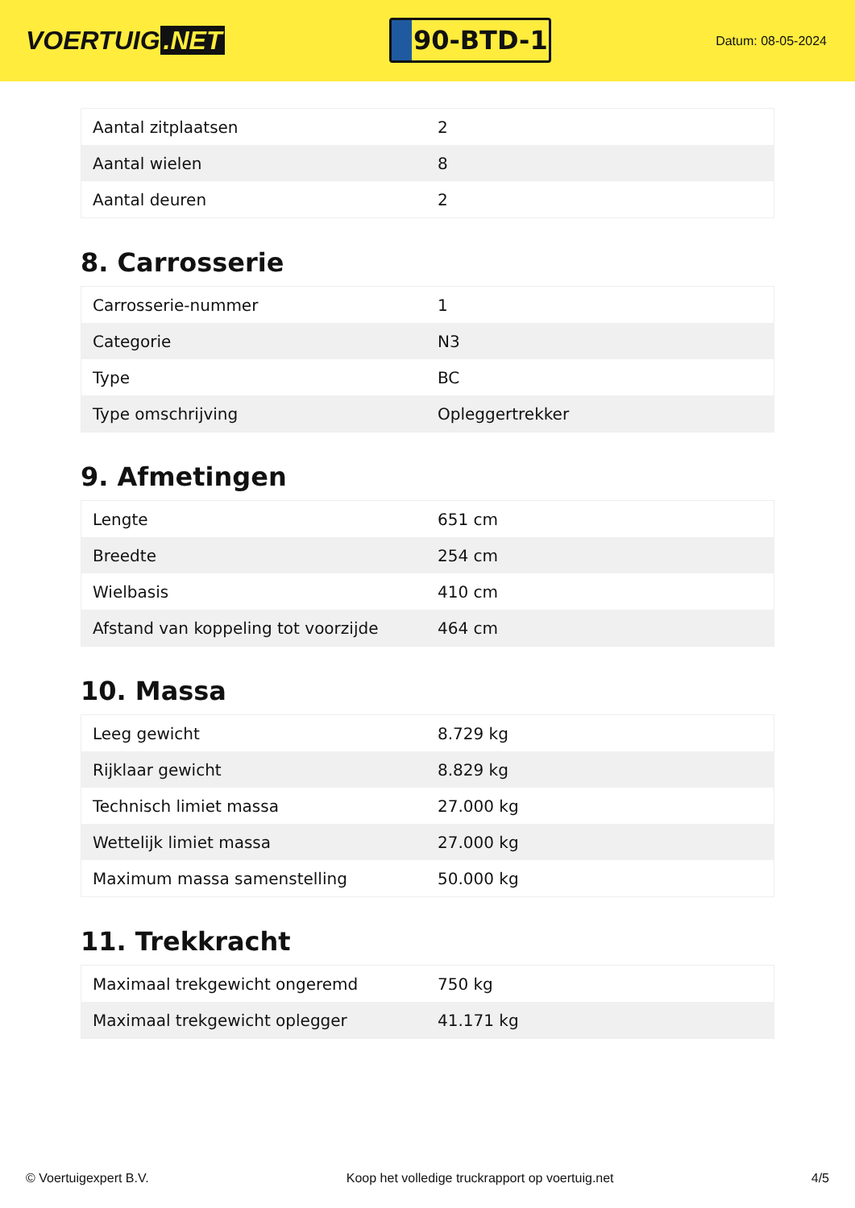VOERTUIG.NET
90-BTD-1
Datum: 08-05-2024
| Aantal zitplaatsen | 2 |
| Aantal wielen | 8 |
| Aantal deuren | 2 |
8. Carrosserie
| Carrosserie-nummer | 1 |
| Categorie | N3 |
| Type | BC |
| Type omschrijving | Opleggertrekker |
9. Afmetingen
| Lengte | 651 cm |
| Breedte | 254 cm |
| Wielbasis | 410 cm |
| Afstand van koppeling tot voorzijde | 464 cm |
10. Massa
| Leeg gewicht | 8.729 kg |
| Rijklaar gewicht | 8.829 kg |
| Technisch limiet massa | 27.000 kg |
| Wettelijk limiet massa | 27.000 kg |
| Maximum massa samenstelling | 50.000 kg |
11. Trekkracht
| Maximaal trekgewicht ongeremd | 750 kg |
| Maximaal trekgewicht oplegger | 41.171 kg |
© Voertuigexpert B.V. Koop het volledige truckrapport op voertuig.net 4/5